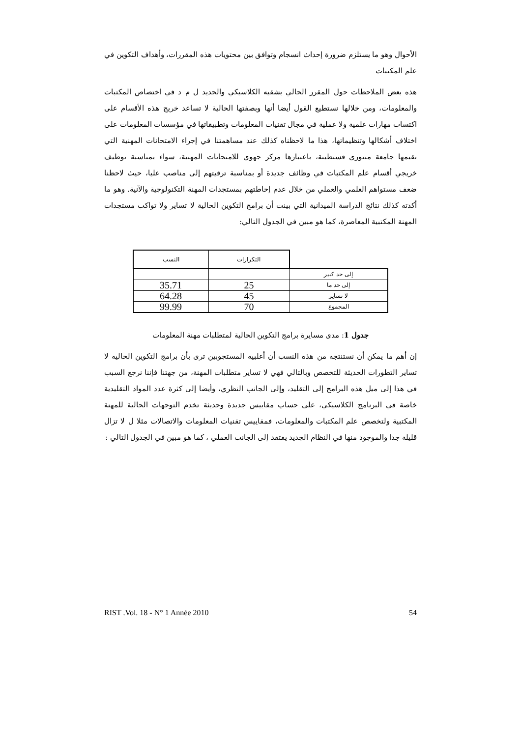الأحوال وهو ما يستلزم ضرورة إحداث انسجام وتوافق بين محتويات هذه المقررات، وأهداف التكوين في علم المكتبات
هذه بعض الملاحظات حول المقرر الحالي بشقيه الكلاسيكي والجديد ل م د في اختصاص المكتبات والمعلومات، ومن خلالها نستطيع القول أيضا أنها وبصفتها الحالية لا تساعد خريج هذه الأقسام على اكتساب مهارات علمية ولا عملية في مجال تقنيات المعلومات وتطبيقاتها في مؤسسات المعلومات على اختلاف أشكالها وتنظيماتها، هذا ما لاحظناه كذلك عند مساهمتنا في إجراء الامتحانات المهنية التي تقيمها جامعة منتوري قسنطينة، باعتبارها مركز جهوي للامتحانات المهنية، سواء بمناسبة توظيف خريجي أقسام علم المكتبات في وظائف جديدة أو بمناسبة ترقيتهم إلى مناصب عليا، حيث لاحظنا ضعف مستواهم العلمي والعملي من خلال عدم إحاطتهم بمستجدات المهنة التكنولوجية والآنية. وهو ما أكدته كذلك نتائج الدراسة الميدانية التي بينت أن برامج التكوين الحالية لا تساير ولا تواكب مستجدات المهنة المكتبية المعاصرة، كما هو مبين في الجدول التالي:
| النسب | التكرارات | |
| | | إلى حد كبير |
| 35.71 | 25 | إلى حد ما |
| 64.28 | 45 | لا تساير |
| 99.99 | 70 | المجموع |
جدول 1: مدى مسايرة برامج التكوين الحالية لمتطلبات مهنة المعلومات
إن أهم ما يمكن أن نستنتجه من هذه النسب أن أغلبية المستجوبين ترى بأن برامج التكوين الحالية لا تساير التطورات الحديثة للتخصص وبالتالي فهي لا تساير متطلبات المهنة، من جهتنا فإننا نرجع السبب في هذا إلى ميل هذه البرامج إلى التقليد، وإلى الجانب النظري، وأيضا إلى كثرة عدد المواد التقليدية خاصة في البرنامج الكلاسيكي، على حساب مقاييس جديدة وحديثة تخدم التوجهات الحالية للمهنة المكتبية ولتخصص علم المكتبات والمعلومات، فمقاييس تقنيات المعلومات والاتصالات مثلا ل لا تزال قليلة جدا والموجود منها في النظام الجديد يفتقد إلى الجانب العملي ، كما هو مبين في الجدول التالي :
RIST .Vol. 18 - N° 1 Année 2010 54